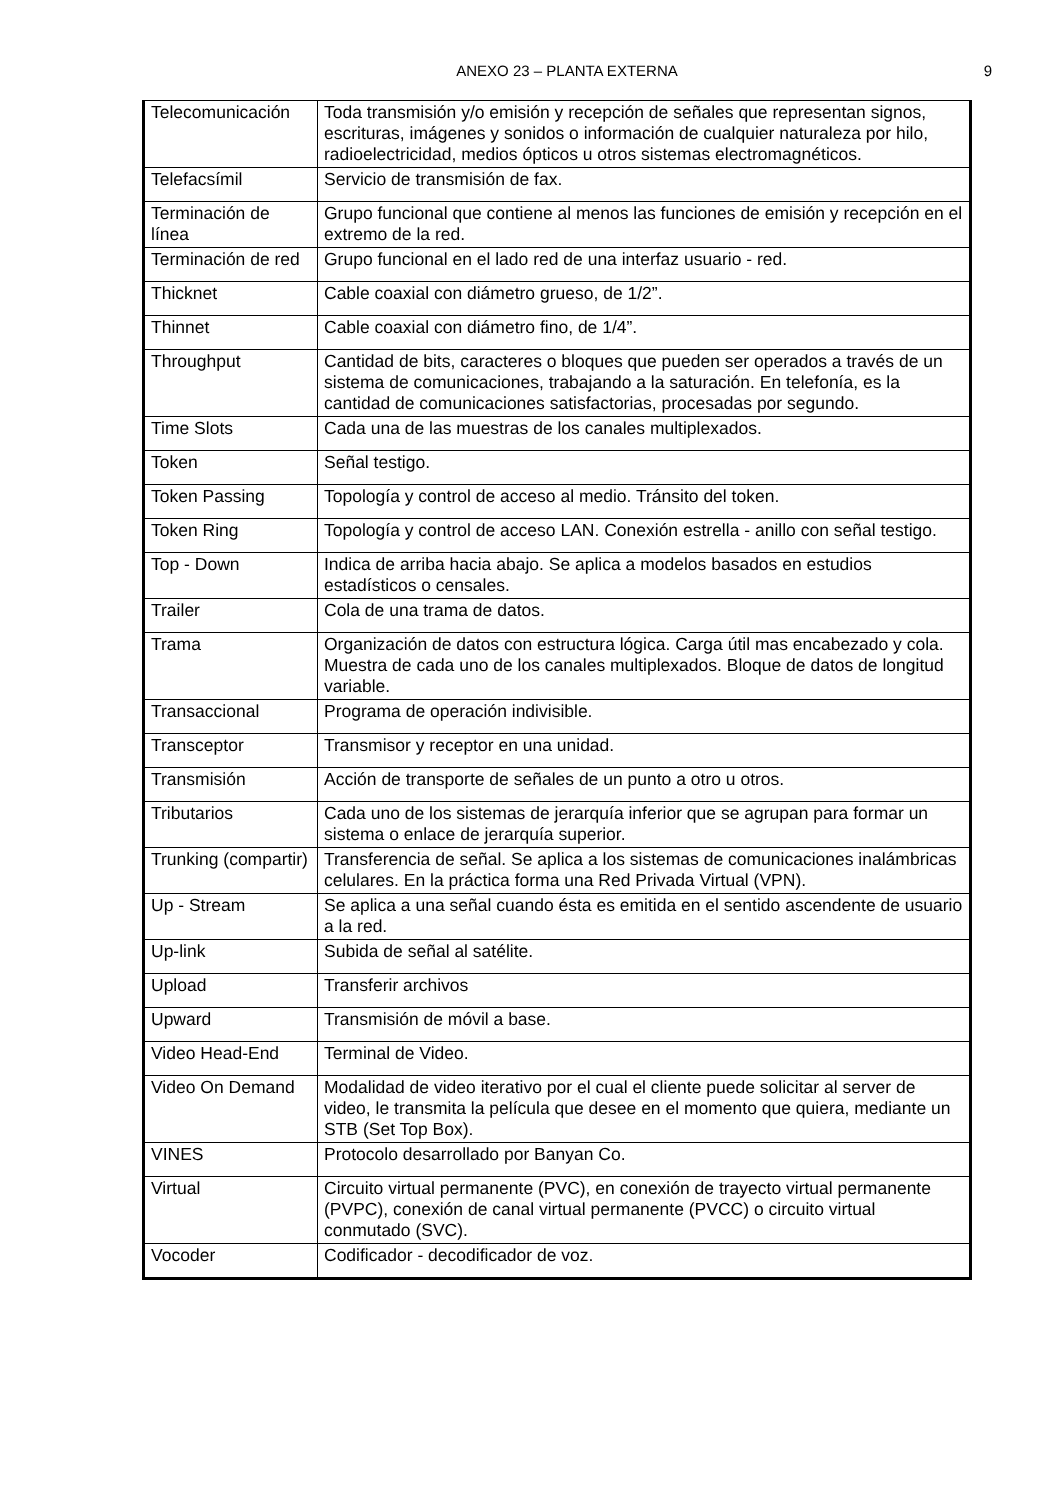ANEXO 23 – PLANTA EXTERNA 9
| Telecomunicación | Toda transmisión y/o emisión y recepción de señales que representan signos, escrituras, imágenes y sonidos o información de cualquier naturaleza por hilo, radioelectricidad, medios ópticos u otros sistemas electromagnéticos. |
| Telefacsímil | Servicio de transmisión de fax. |
| Terminación de línea | Grupo funcional que contiene al menos las funciones de emisión y recepción en el extremo de la red. |
| Terminación de red | Grupo funcional en el lado red de una interfaz usuario - red. |
| Thicknet | Cable coaxial con diámetro grueso, de 1/2”. |
| Thinnet | Cable coaxial con diámetro fino, de 1/4”. |
| Throughput | Cantidad de bits, caracteres o bloques que pueden ser operados a través de un sistema de comunicaciones, trabajando a la saturación. En telefonía, es la cantidad de comunicaciones satisfactorias, procesadas por segundo. |
| Time Slots | Cada una de las muestras de los canales multiplexados. |
| Token | Señal testigo. |
| Token Passing | Topología y control de acceso al medio. Tránsito del token. |
| Token Ring | Topología y control de acceso LAN. Conexión estrella - anillo con señal testigo. |
| Top - Down | Indica de arriba hacia abajo. Se aplica a modelos basados en estudios estadísticos o censales. |
| Trailer | Cola de una trama de datos. |
| Trama | Organización de datos con estructura lógica. Carga útil mas encabezado y cola. Muestra de cada uno de los canales multiplexados. Bloque de datos de longitud variable. |
| Transaccional | Programa de operación indivisible. |
| Transceptor | Transmisor y receptor en una unidad. |
| Transmisión | Acción de transporte de señales de un punto a otro u otros. |
| Tributarios | Cada uno de los sistemas de jerarquía inferior que se agrupan para formar un sistema o enlace de jerarquía superior. |
| Trunking (compartir) | Transferencia de señal. Se aplica a los sistemas de comunicaciones inalámbricas celulares. En la práctica forma una Red Privada Virtual (VPN). |
| Up - Stream | Se aplica a una señal cuando ésta es emitida en el sentido ascendente de usuario a la red. |
| Up-link | Subida de señal al satélite. |
| Upload | Transferir archivos |
| Upward | Transmisión de móvil a base. |
| Video Head-End | Terminal de Video. |
| Video On Demand | Modalidad de video iterativo por el cual el cliente puede solicitar al server de video, le transmita la película que desee en el momento que quiera, mediante un STB (Set Top Box). |
| VINES | Protocolo desarrollado por Banyan Co. |
| Virtual | Circuito virtual permanente (PVC), en conexión de trayecto virtual permanente (PVPC), conexión de canal virtual permanente (PVCC) o circuito virtual conmutado (SVC). |
| Vocoder | Codificador - decodificador de voz. |